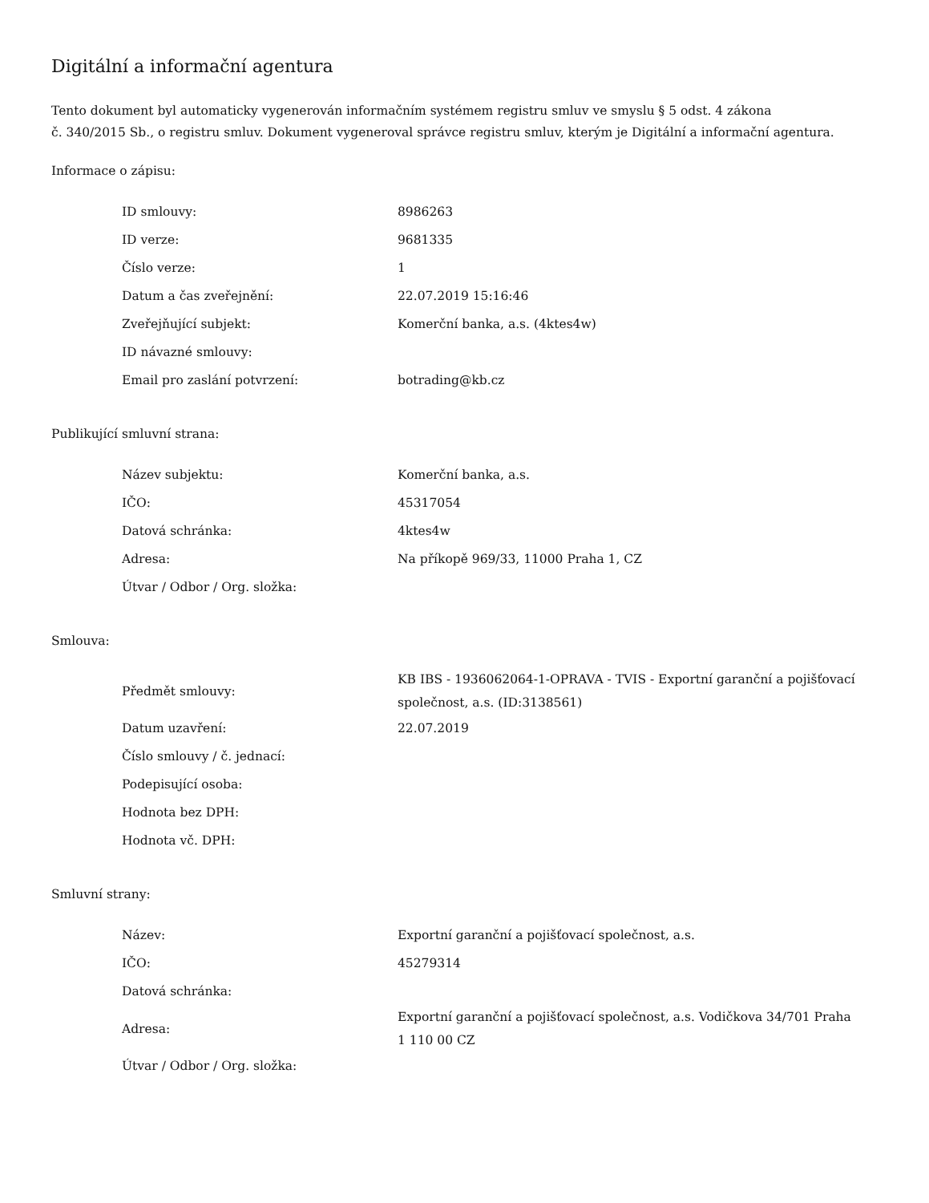Digitální a informační agentura
Tento dokument byl automaticky vygenerován informačním systémem registru smluv ve smyslu § 5 odst. 4 zákona
č. 340/2015 Sb., o registru smluv. Dokument vygeneroval správce registru smluv, kterým je Digitální a informační agentura.
Informace o zápisu:
| ID smlouvy: | 8986263 |
| ID verze: | 9681335 |
| Číslo verze: | 1 |
| Datum a čas zveřejnění: | 22.07.2019 15:16:46 |
| Zveřejňující subjekt: | Komerční banka, a.s. (4ktes4w) |
| ID návazné smlouvy: | |
| Email pro zaslání potvrzení: | botrading@kb.cz |
Publikující smluvní strana:
| Název subjektu: | Komerční banka, a.s. |
| IČO: | 45317054 |
| Datová schránka: | 4ktes4w |
| Adresa: | Na příkopě 969/33, 11000 Praha 1, CZ |
| Útvar / Odbor / Org. složka: | |
Smlouva:
| Předmět smlouvy: | KB IBS - 1936062064-1-OPRAVA - TVIS - Exportní garanční a pojišťovací společnost, a.s. (ID:3138561) |
| Datum uzavření: | 22.07.2019 |
| Číslo smlouvy / č. jednací: | |
| Podepisující osoba: | |
| Hodnota bez DPH: | |
| Hodnota vč. DPH: | |
Smluvní strany:
| Název: | Exportní garanční a pojišťovací společnost, a.s. |
| IČO: | 45279314 |
| Datová schránka: | |
| Adresa: | Exportní garanční a pojišťovací společnost, a.s. Vodičkova 34/701 Praha 1 110 00 CZ |
| Útvar / Odbor / Org. složka: | |